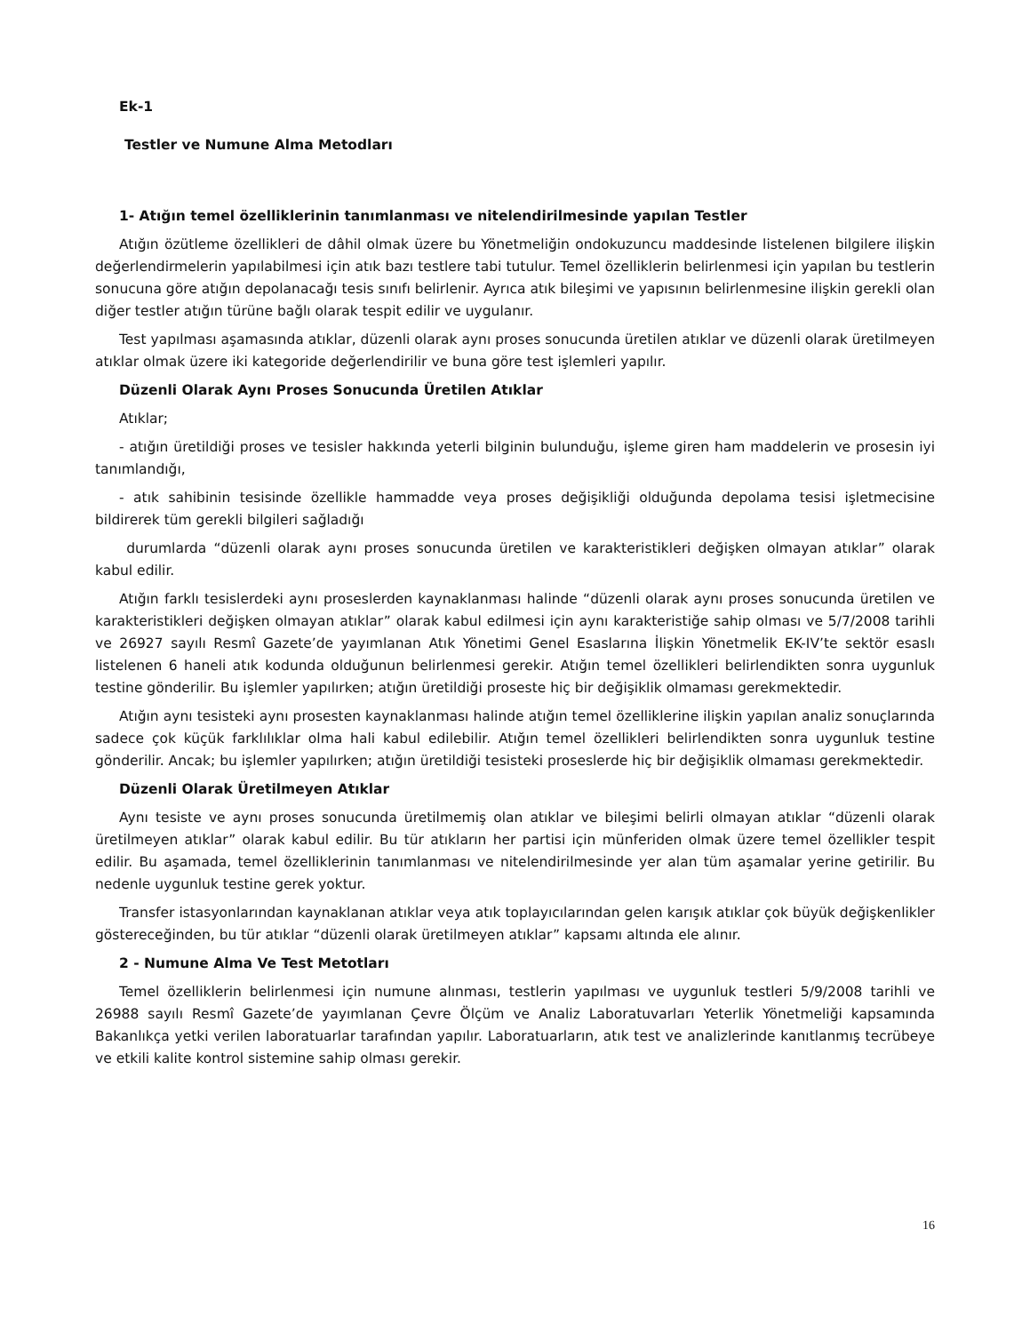Ek-1
Testler ve Numune Alma Metodları
1- Atığın temel özelliklerinin tanımlanması ve nitelendirilmesinde yapılan Testler
Atığın özütleme özellikleri de dâhil olmak üzere bu Yönetmeliğin ondokuzuncu maddesinde listelenen bilgilere ilişkin değerlendirmelerin yapılabilmesi için atık bazı testlere tabi tutulur. Temel özelliklerin belirlenmesi için yapılan bu testlerin sonucuna göre atığın depolanacağı tesis sınıfı belirlenir. Ayrıca atık bileşimi ve yapısının belirlenmesine ilişkin gerekli olan diğer testler atığın türüne bağlı olarak tespit edilir ve uygulanır.
Test yapılması aşamasında atıklar, düzenli olarak aynı proses sonucunda üretilen atıklar ve düzenli olarak üretilmeyen atıklar olmak üzere iki kategoride değerlendirilir ve buna göre test işlemleri yapılır.
Düzenli Olarak Aynı Proses Sonucunda Üretilen Atıklar
Atıklar;
- atığın üretildiği proses ve tesisler hakkında yeterli bilginin bulunduğu, işleme giren ham maddelerin ve prosesin iyi tanımlandığı,
- atık sahibinin tesisinde özellikle hammadde veya proses değişikliği olduğunda depolama tesisi işletmecisine bildirerek tüm gerekli bilgileri sağladığı
durumlarda “düzenli olarak aynı proses sonucunda üretilen ve karakteristikleri değişken olmayan atıklar” olarak kabul edilir.
Atığın farklı tesislerdeki aynı proseslerden kaynaklanması halinde “düzenli olarak aynı proses sonucunda üretilen ve karakteristikleri değişken olmayan atıklar” olarak kabul edilmesi için aynı karakteristiğe sahip olması ve 5/7/2008 tarihli ve 26927 sayılı Resmî Gazete’de yayımlanan Atık Yönetimi Genel Esaslarına İlişkin Yönetmelik EK-IV’te sektör esaslı listelenen 6 haneli atık kodunda olduğunun belirlenmesi gerekir. Atığın temel özellikleri belirlendikten sonra uygunluk testine gönderilir. Bu işlemler yapılırken; atığın üretildiği proseste hiç bir değişiklik olmaması gerekmektedir.
Atığın aynı tesisteki aynı prosesten kaynaklanması halinde atığın temel özelliklerine ilişkin yapılan analiz sonuçlarında sadece çok küçük farklılıklar olma hali kabul edilebilir. Atığın temel özellikleri belirlendikten sonra uygunluk testine gönderilir. Ancak; bu işlemler yapılırken; atığın üretildiği tesisteki proseslerde hiç bir değişiklik olmaması gerekmektedir.
Düzenli Olarak Üretilmeyen Atıklar
Aynı tesiste ve aynı proses sonucunda üretilmemiş olan atıklar ve bileşimi belirli olmayan atıklar “düzenli olarak üretilmeyen atıklar” olarak kabul edilir. Bu tür atıkların her partisi için münferiden olmak üzere temel özellikler tespit edilir. Bu aşamada, temel özelliklerinin tanımlanması ve nitelendirilmesinde yer alan tüm aşamalar yerine getirilir. Bu nedenle uygunluk testine gerek yoktur.
Transfer istasyonlarından kaynaklanan atıklar veya atık toplayıcılarından gelen karışık atıklar çok büyük değişkenlikler göstereceğinden, bu tür atıklar “düzenli olarak üretilmeyen atıklar” kapsamı altında ele alınır.
2 - Numune Alma Ve Test Metotları
Temel özelliklerin belirlenmesi için numune alınması, testlerin yapılması ve uygunluk testleri 5/9/2008 tarihli ve 26988 sayılı Resmî Gazete’de yayımlanan Çevre Ölçüm ve Analiz Laboratuvarları Yeterlik Yönetmeliği kapsamında Bakanlıkça yetki verilen laboratuarlar tarafından yapılır. Laboratuarların, atık test ve analizlerinde kanıtlanmış tecrübeye ve etkili kalite kontrol sistemine sahip olması gerekir.
16